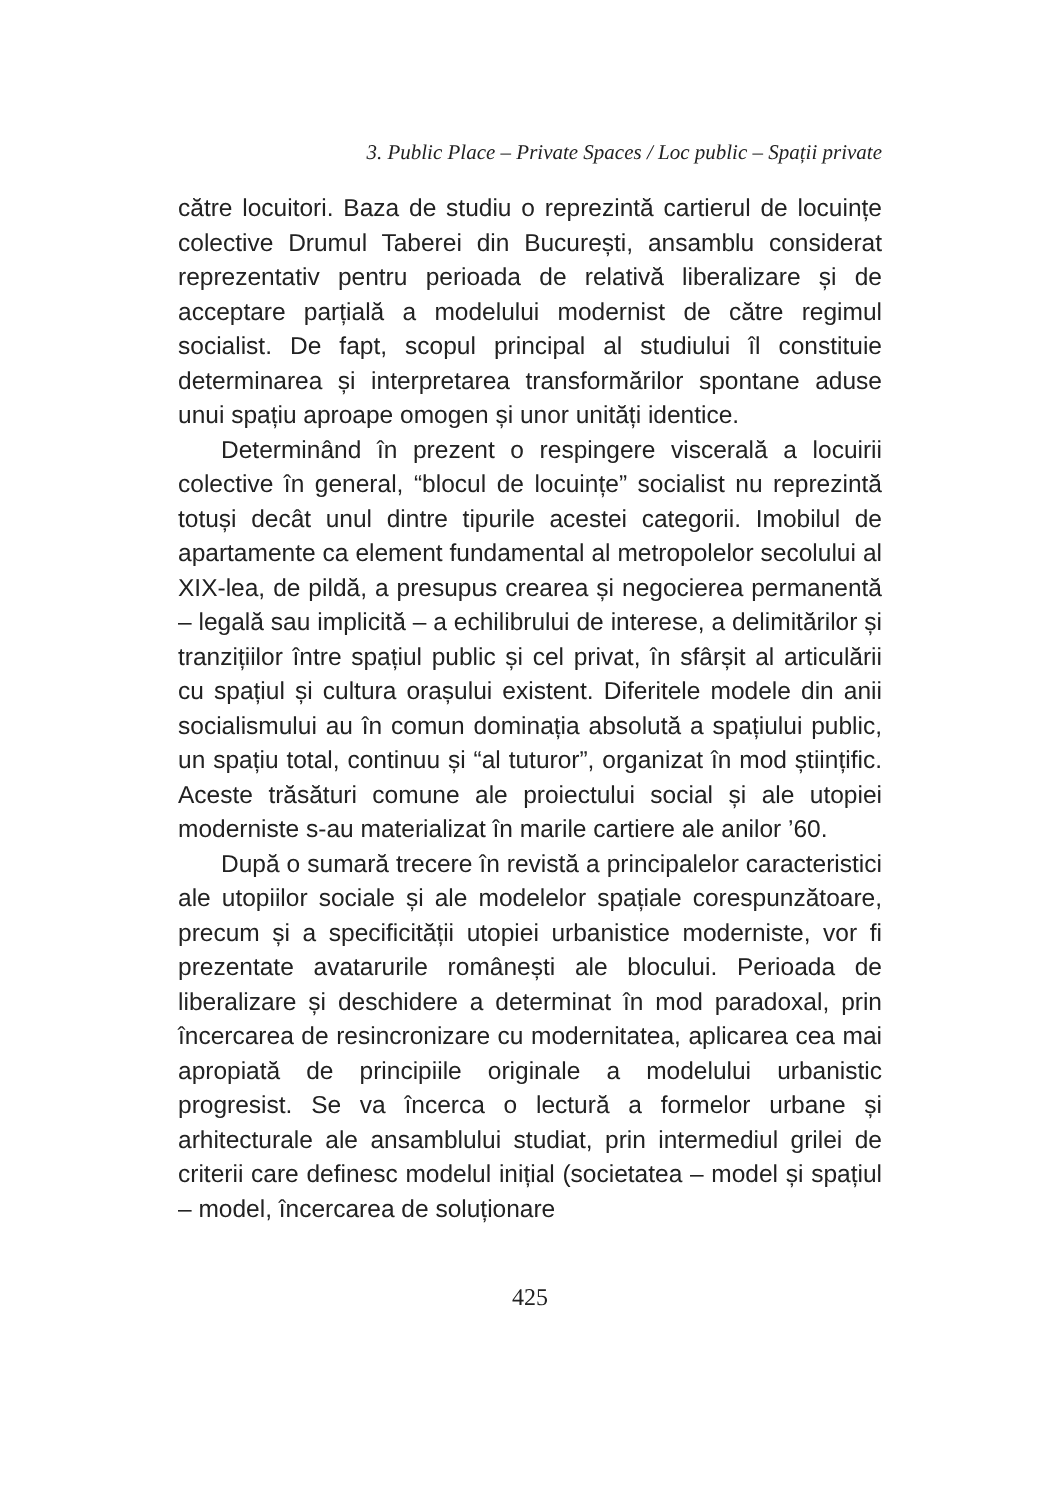3. Public Place – Private Spaces / Loc public – Spații private
către locuitori. Baza de studiu o reprezintă cartierul de locuințe colective Drumul Taberei din București, ansamblu considerat reprezentativ pentru perioada de relativă liberalizare și de acceptare parțială a modelului modernist de către regimul socialist. De fapt, scopul principal al studiului îl constituie determinarea și interpretarea transformărilor spontane aduse unui spațiu aproape omogen și unor unități identice.
Determinând în prezent o respingere viscerală a locuirii colective în general, “blocul de locuințe” socialist nu reprezintă totuși decât unul dintre tipurile acestei categorii. Imobilul de apartamente ca element fundamental al metropolelor secolului al XIX-lea, de pildă, a presupus crearea și negocierea permanentă – legală sau implicită – a echilibrului de interese, a delimitărilor și tranzițiilor între spațiul public și cel privat, în sfârșit al articulării cu spațiul și cultura orașului existent. Diferitele modele din anii socialismului au în comun dominația absolută a spațiului public, un spațiu total, continuu și “al tuturor”, organizat în mod științific. Aceste trăsături comune ale proiectului social și ale utopiei moderniste s-au materializat în marile cartiere ale anilor ’60.
După o sumară trecere în revistă a principalelor caracteristici ale utopiilor sociale și ale modelelor spațiale corespunzătoare, precum și a specificității utopiei urbanistice moderniste, vor fi prezentate avatarurile românești ale blocului. Perioada de liberalizare și deschidere a determinat în mod paradoxal, prin încercarea de resincronizare cu modernitatea, aplicarea cea mai apropiată de principiile originale a modelului urbanistic progresist. Se va încerca o lectură a formelor urbane și arhitecturale ale ansamblului studiat, prin intermediul grilei de criterii care definesc modelul inițial (societatea – model și spațiul – model, încercarea de soluționare
425